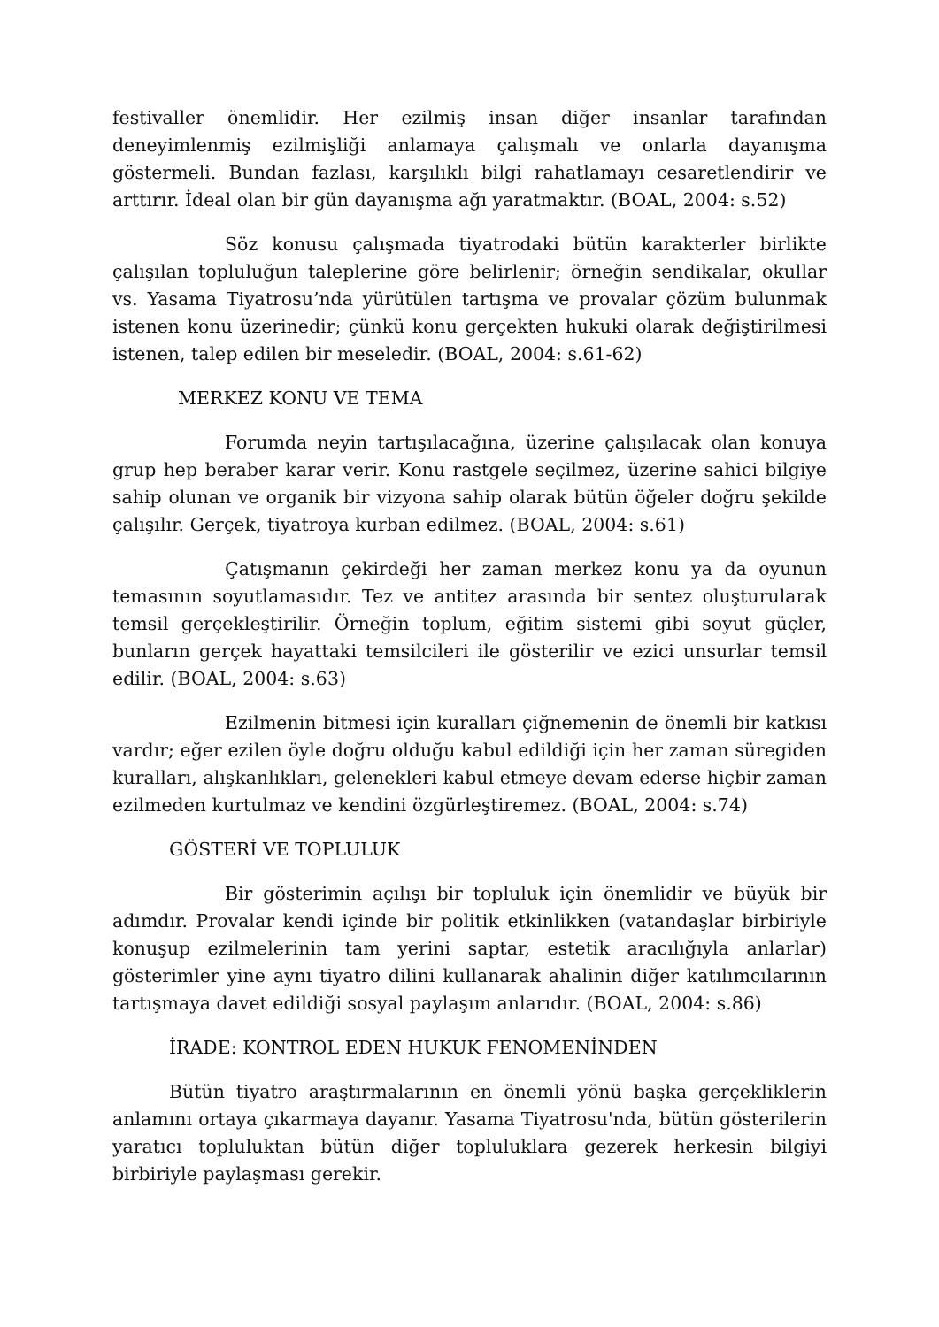festivaller önemlidir. Her ezilmiş insan diğer insanlar tarafından deneyimlenmiş ezilmişliği anlamaya çalışmalı ve onlarla dayanışma göstermeli. Bundan fazlası, karşılıklı bilgi rahatlamayı cesaretlendirir ve arttırır. İdeal olan bir gün dayanışma ağı yaratmaktır. (BOAL, 2004: s.52)
Söz konusu çalışmada tiyatrodaki bütün karakterler birlikte çalışılan topluluğun taleplerine göre belirlenir; örneğin sendikalar, okullar vs. Yasama Tiyatrosu’nda yürütülen tartışma ve provalar çözüm bulunmak istenen konu üzerinedir; çünkü konu gerçekten hukuki olarak değiştirilmesi istenen, talep edilen bir meseledir. (BOAL, 2004: s.61-62)
MERKEZ KONU VE TEMA
Forumda neyin tartışılacağına, üzerine çalışılacak olan konuya grup hep beraber karar verir. Konu rastgele seçilmez, üzerine sahici bilgiye sahip olunan ve organik bir vizyona sahip olarak bütün öğeler doğru şekilde çalışılır. Gerçek, tiyatroya kurban edilmez. (BOAL, 2004: s.61)
Çatışmanın çekirdeği her zaman merkez konu ya da oyunun temasının soyutlamasıdır. Tez ve antitez arasında bir sentez oluşturularak temsil gerçekleştirilir. Örneğin toplum, eğitim sistemi gibi soyut güçler, bunların gerçek hayattaki temsilcileri ile gösterilir ve ezici unsurlar temsil edilir. (BOAL, 2004: s.63)
Ezilmenin bitmesi için kuralları çiğnemenin de önemli bir katkısı vardır; eğer ezilen öyle doğru olduğu kabul edildiği için her zaman süregiden kuralları, alışkanlıkları, gelenekleri kabul etmeye devam ederse hiçbir zaman ezilmeden kurtulmaz ve kendini özgürleştiremez. (BOAL, 2004: s.74)
GÖSTERİ VE TOPLULUK
Bir gösterimin açılışı bir topluluk için önemlidir ve büyük bir adımdır. Provalar kendi içinde bir politik etkinlikken (vatandaşlar birbiriyle konuşup ezilmelerinin tam yerini saptar, estetik aracılığıyla anlarlar) gösterimler yine aynı tiyatro dilini kullanarak ahalinin diğer katılımcılarının tartışmaya davet edildiği sosyal paylaşım anlarıdır. (BOAL, 2004: s.86)
İRADE: KONTROL EDEN HUKUK FENOMENİNDEN
Bütün tiyatro araştırmalarının en önemli yönü başka gerçekliklerin anlamını ortaya çıkarmaya dayanır. Yasama Tiyatrosu'nda, bütün gösterilerin yaratıcı topluluktan bütün diğer topluluklara gezerek herkesin bilgiyi birbiriyle paylaşması gerekir.